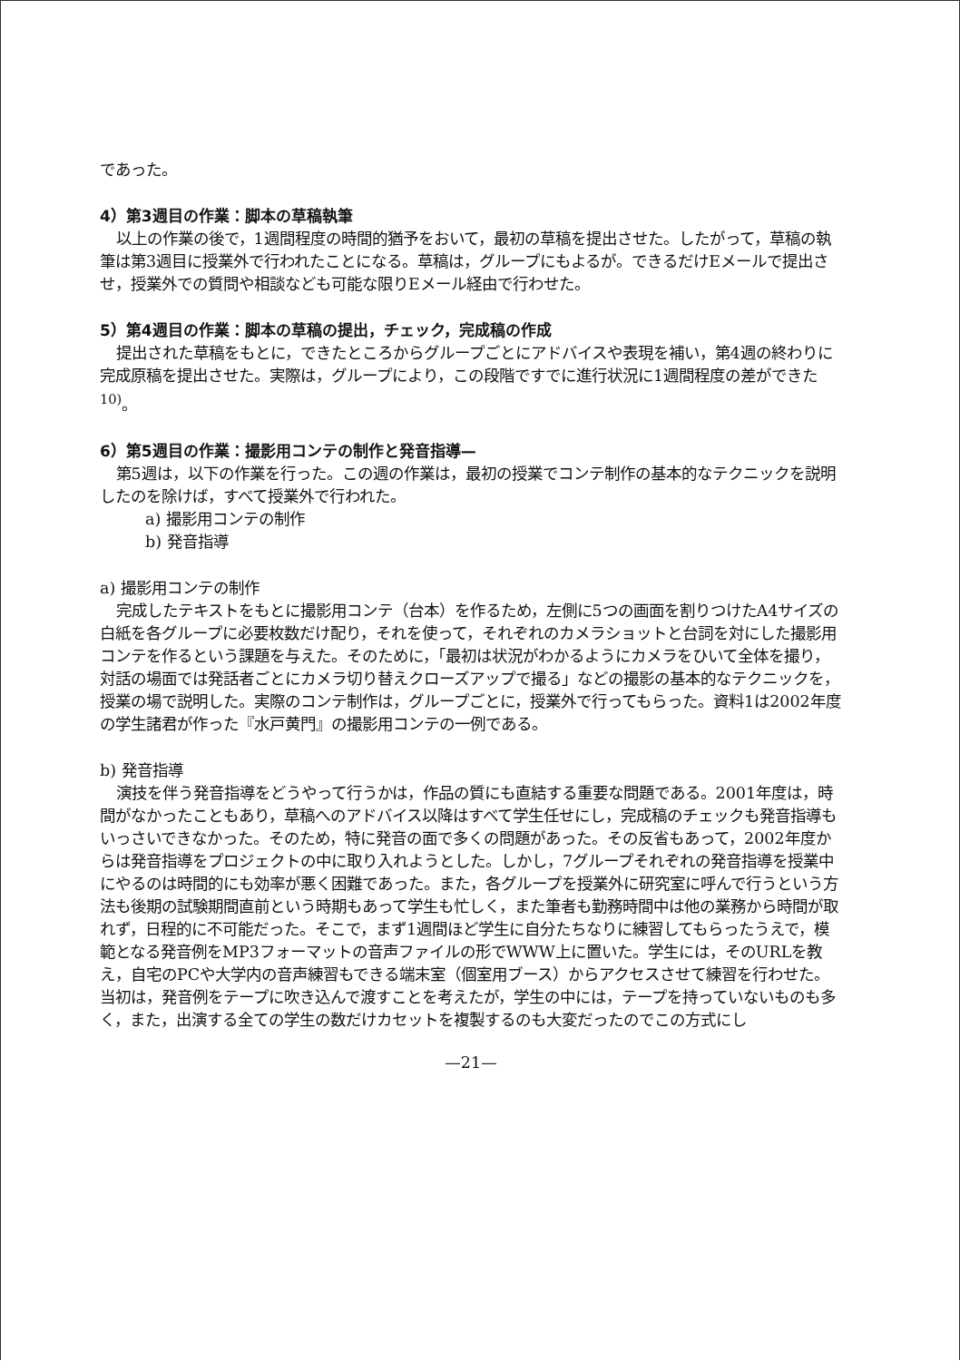であった。
4）第3週目の作業：脚本の草稿執筆
以上の作業の後で，1週間程度の時間的猶予をおいて，最初の草稿を提出させた。したがって，草稿の執筆は第3週目に授業外で行われたことになる。草稿は，グループにもよるが。できるだけEメールで提出させ，授業外での質問や相談なども可能な限りEメール経由で行わせた。
5）第4週目の作業：脚本の草稿の提出，チェック，完成稿の作成
提出された草稿をもとに，できたところからグループごとにアドバイスや表現を補い，第4週の終わりに完成原稿を提出させた。実際は，グループにより，この段階ですでに進行状況に1週間程度の差ができた<sup>10)</sup>。
6）第5週目の作業：撮影用コンテの制作と発音指導—
第5週は，以下の作業を行った。この週の作業は，最初の授業でコンテ制作の基本的なテクニックを説明したのを除けば，すべて授業外で行われた。
a) 撮影用コンテの制作
b) 発音指導
a) 撮影用コンテの制作
完成したテキストをもとに撮影用コンテ（台本）を作るため，左側に5つの画面を割りつけたA4サイズの白紙を各グループに必要枚数だけ配り，それを使って，それぞれのカメラショットと台詞を対にした撮影用コンテを作るという課題を与えた。そのために，「最初は状況がわかるようにカメラをひいて全体を撮り，対話の場面では発話者ごとにカメラ切り替えクローズアップで撮る」などの撮影の基本的なテクニックを，授業の場で説明した。実際のコンテ制作は，グループごとに，授業外で行ってもらった。資料1は2002年度の学生諸君が作った『水戸黄門』の撮影用コンテの一例である。
b) 発音指導
演技を伴う発音指導をどうやって行うかは，作品の質にも直結する重要な問題である。2001年度は，時間がなかったこともあり，草稿へのアドバイス以降はすべて学生任せにし，完成稿のチェックも発音指導もいっさいできなかった。そのため，特に発音の面で多くの問題があった。その反省もあって，2002年度からは発音指導をプロジェクトの中に取り入れようとした。しかし，7グループそれぞれの発音指導を授業中にやるのは時間的にも効率が悪く困難であった。また，各グループを授業外に研究室に呼んで行うという方法も後期の試験期間直前という時期もあって学生も忙しく，また筆者も勤務時間中は他の業務から時間が取れず，日程的に不可能だった。そこで，まず1週間ほど学生に自分たちなりに練習してもらったうえで，模範となる発音例をMP3フォーマットの音声ファイルの形でWWW上に置いた。学生には，そのURLを教え，自宅のPCや大学内の音声練習もできる端末室（個室用ブース）からアクセスさせて練習を行わせた。当初は，発音例をテープに吹き込んで渡すことを考えたが，学生の中には，テープを持っていないものも多く，また，出演する全ての学生の数だけカセットを複製するのも大変だったのでこの方式にし
—21—